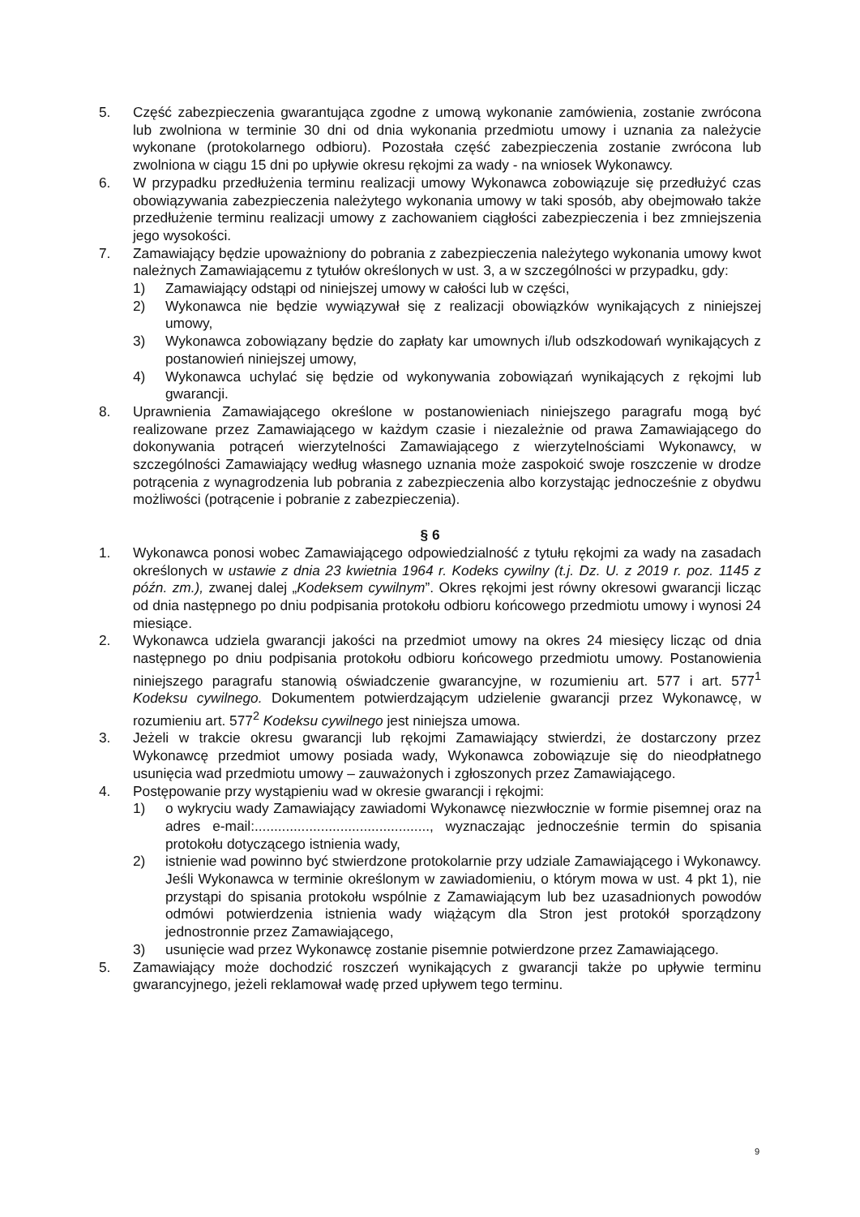5. Część zabezpieczenia gwarantująca zgodne z umową wykonanie zamówienia, zostanie zwrócona lub zwolniona w terminie 30 dni od dnia wykonania przedmiotu umowy i uznania za należycie wykonane (protokolarnego odbioru). Pozostała część zabezpieczenia zostanie zwrócona lub zwolniona w ciągu 15 dni po upływie okresu rękojmi za wady - na wniosek Wykonawcy.
6. W przypadku przedłużenia terminu realizacji umowy Wykonawca zobowiązuje się przedłużyć czas obowiązywania zabezpieczenia należytego wykonania umowy w taki sposób, aby obejmowało także przedłużenie terminu realizacji umowy z zachowaniem ciągłości zabezpieczenia i bez zmniejszenia jego wysokości.
7. Zamawiający będzie upoważniony do pobrania z zabezpieczenia należytego wykonania umowy kwot należnych Zamawiającemu z tytułów określonych w ust. 3, a w szczególności w przypadku, gdy:
1) Zamawiający odstąpi od niniejszej umowy w całości lub w części,
2) Wykonawca nie będzie wywiązywał się z realizacji obowiązków wynikających z niniejszej umowy,
3) Wykonawca zobowiązany będzie do zapłaty kar umownych i/lub odszkodowań wynikających z postanowień niniejszej umowy,
4) Wykonawca uchylać się będzie od wykonywania zobowiązań wynikających z rękojmi lub gwarancji.
8. Uprawnienia Zamawiającego określone w postanowieniach niniejszego paragrafu mogą być realizowane przez Zamawiającego w każdym czasie i niezależnie od prawa Zamawiającego do dokonywania potrąceń wierzytelności Zamawiającego z wierzytelnościami Wykonawcy, w szczególności Zamawiający według własnego uznania może zaspokoić swoje roszczenie w drodze potrącenia z wynagrodzenia lub pobrania z zabezpieczenia albo korzystając jednocześnie z obydwu możliwości (potrącenie i pobranie z zabezpieczenia).
§ 6
1. Wykonawca ponosi wobec Zamawiającego odpowiedzialność z tytułu rękojmi za wady na zasadach określonych w ustawie z dnia 23 kwietnia 1964 r. Kodeks cywilny (t.j. Dz. U. z 2019 r. poz. 1145 z późn. zm.), zwanej dalej „Kodeksem cywilnym”. Okres rękojmi jest równy okresowi gwarancji licząc od dnia następnego po dniu podpisania protokołu odbioru końcowego przedmiotu umowy i wynosi 24 miesiące.
2. Wykonawca udziela gwarancji jakości na przedmiot umowy na okres 24 miesięcy licząc od dnia następnego po dniu podpisania protokołu odbioru końcowego przedmiotu umowy. Postanowienia niniejszego paragrafu stanowią oświadczenie gwarancyjne, w rozumieniu art. 577 i art. 577<sup>1</sup> Kodeksu cywilnego. Dokumentem potwierdzającym udzielenie gwarancji przez Wykonawcę, w rozumieniu art. 577<sup>2</sup> Kodeksu cywilnego jest niniejsza umowa.
3. Jeżeli w trakcie okresu gwarancji lub rękojmi Zamawiający stwierdzi, że dostarczony przez Wykonawcę przedmiot umowy posiada wady, Wykonawca zobowiązuje się do nieodpłatnego usunięcia wad przedmiotu umowy – zauważonych i zgłoszonych przez Zamawiającego.
4. Postępowanie przy wystąpieniu wad w okresie gwarancji i rękojmi:
1) o wykryciu wady Zamawiający zawiadomi Wykonawcę niezwłocznie w formie pisemnej oraz na adres e-mail:............................................., wyznaczając jednocześnie termin do spisania protokołu dotyczącego istnienia wady,
2) istnienie wad powinno być stwierdzone protokolarnie przy udziale Zamawiającego i Wykonawcy. Jeśli Wykonawca w terminie określonym w zawiadomieniu, o którym mowa w ust. 4 pkt 1), nie przystąpi do spisania protokołu wspólnie z Zamawiającym lub bez uzasadnionych powodów odmówi potwierdzenia istnienia wady wiążącym dla Stron jest protokół sporządzony jednostronnie przez Zamawiającego,
3) usunięcie wad przez Wykonawcę zostanie pisemnie potwierdzone przez Zamawiającego.
5. Zamawiający może dochodzić roszczeń wynikających z gwarancji także po upływie terminu gwarancyjnego, jeżeli reklamował wadę przed upływem tego terminu.
9